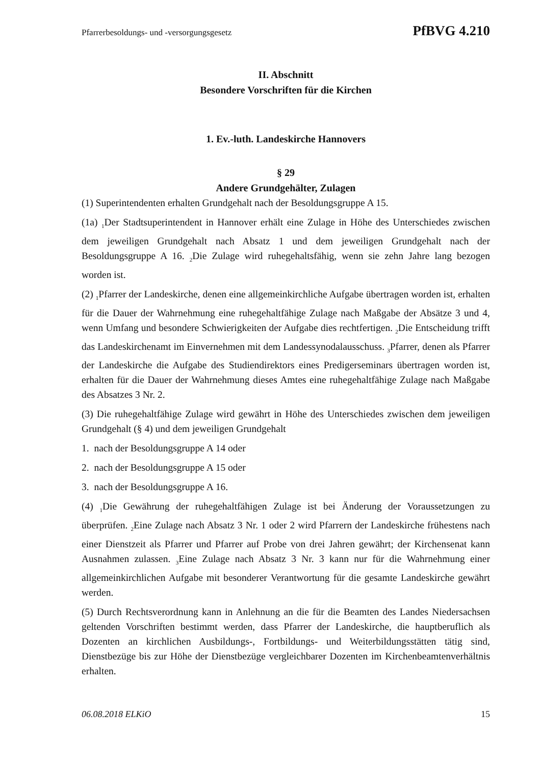Pfarrerbesoldungs- und -versorgungsgesetz PfBVG 4.210
II. Abschnitt
Besondere Vorschriften für die Kirchen
1. Ev.-luth. Landeskirche Hannovers
§ 29
Andere Grundgehälter, Zulagen
(1) Superintendenten erhalten Grundgehalt nach der Besoldungsgruppe A 15.
(1a) <sub>1</sub>Der Stadtsuperintendent in Hannover erhält eine Zulage in Höhe des Unterschiedes zwischen dem jeweiligen Grundgehalt nach Absatz 1 und dem jeweiligen Grundgehalt nach der Besoldungsgruppe A 16. <sub>2</sub>Die Zulage wird ruhegehaltsfähig, wenn sie zehn Jahre lang bezogen worden ist.
(2) <sub>1</sub>Pfarrer der Landeskirche, denen eine allgemeinkirchliche Aufgabe übertragen worden ist, erhalten für die Dauer der Wahrnehmung eine ruhegehaltfähige Zulage nach Maßgabe der Absätze 3 und 4, wenn Umfang und besondere Schwierigkeiten der Aufgabe dies rechtfertigen. <sub>2</sub>Die Entscheidung trifft das Landeskirchenamt im Einvernehmen mit dem Landessynodalausschuss. <sub>3</sub>Pfarrer, denen als Pfarrer der Landeskirche die Aufgabe des Studiendirektors eines Predigerseminars übertragen worden ist, erhalten für die Dauer der Wahrnehmung dieses Amtes eine ruhegehaltfähige Zulage nach Maßgabe des Absatzes 3 Nr. 2.
(3) Die ruhegehaltfähige Zulage wird gewährt in Höhe des Unterschiedes zwischen dem jeweiligen Grundgehalt (§ 4) und dem jeweiligen Grundgehalt
1. nach der Besoldungsgruppe A 14 oder
2. nach der Besoldungsgruppe A 15 oder
3. nach der Besoldungsgruppe A 16.
(4) <sub>1</sub>Die Gewährung der ruhegehaltfähigen Zulage ist bei Änderung der Voraussetzungen zu überprüfen. <sub>2</sub>Eine Zulage nach Absatz 3 Nr. 1 oder 2 wird Pfarrern der Landeskirche frühestens nach einer Dienstzeit als Pfarrer und Pfarrer auf Probe von drei Jahren gewährt; der Kirchensenat kann Ausnahmen zulassen. <sub>3</sub>Eine Zulage nach Absatz 3 Nr. 3 kann nur für die Wahrnehmung einer allgemeinkirchlichen Aufgabe mit besonderer Verantwortung für die gesamte Landeskirche gewährt werden.
(5) Durch Rechtsverordnung kann in Anlehnung an die für die Beamten des Landes Niedersachsen geltenden Vorschriften bestimmt werden, dass Pfarrer der Landeskirche, die hauptberuflich als Dozenten an kirchlichen Ausbildungs-, Fortbildungs- und Weiterbildungsstätten tätig sind, Dienstbezüge bis zur Höhe der Dienstbezüge vergleichbarer Dozenten im Kirchenbeamtenverhältnis erhalten.
06.08.2018 ELKiO 15